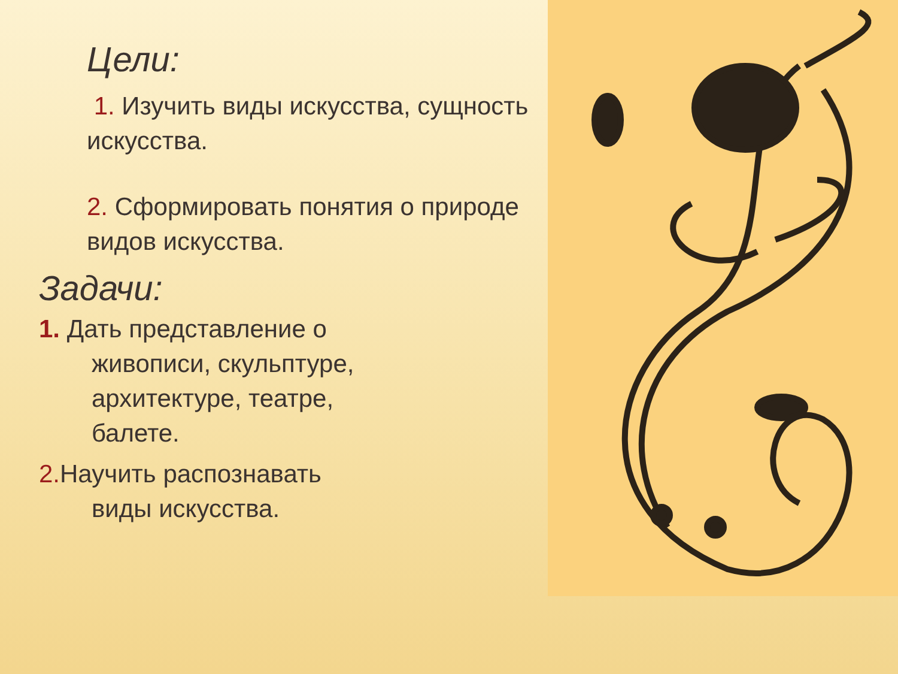Цели:
1. Изучить виды искусства, сущность искусства.
2. Сформировать понятия о природе видов искусства.
Задачи:
1. Дать представление о
живописи, скульптуре,
архитектуре, театре,
балете.
2. Научить распознавать
виды искусства.